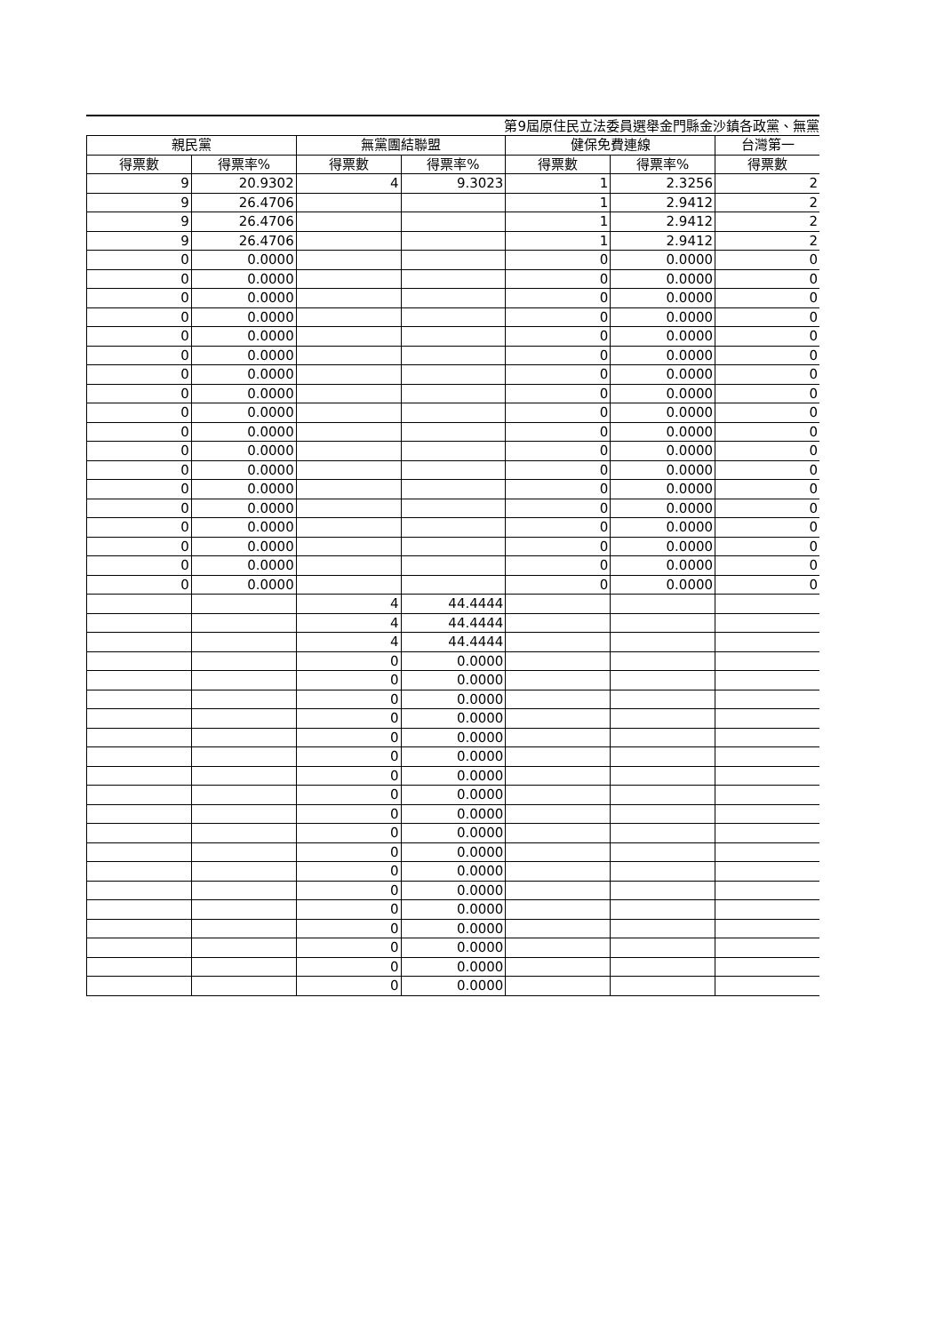第9屆原住民立法委員選舉金門縣金沙鎮各政黨、無黨
| 親民黨 | | 無黨團結聯盟 | | 健保免費連線 | | 台灣第一 |
| --- | --- | --- | --- | --- | --- | --- |
| 得票數 | 得票率% | 得票數 | 得票率% | 得票數 | 得票率% | 得票數 |
| 9 | 20.9302 | 4 | 9.3023 | 1 | 2.3256 | 2 |
| 9 | 26.4706 | | | 1 | 2.9412 | 2 |
| 9 | 26.4706 | | | 1 | 2.9412 | 2 |
| 9 | 26.4706 | | | 1 | 2.9412 | 2 |
| 0 | 0.0000 | | | 0 | 0.0000 | 0 |
| 0 | 0.0000 | | | 0 | 0.0000 | 0 |
| 0 | 0.0000 | | | 0 | 0.0000 | 0 |
| 0 | 0.0000 | | | 0 | 0.0000 | 0 |
| 0 | 0.0000 | | | 0 | 0.0000 | 0 |
| 0 | 0.0000 | | | 0 | 0.0000 | 0 |
| 0 | 0.0000 | | | 0 | 0.0000 | 0 |
| 0 | 0.0000 | | | 0 | 0.0000 | 0 |
| 0 | 0.0000 | | | 0 | 0.0000 | 0 |
| 0 | 0.0000 | | | 0 | 0.0000 | 0 |
| 0 | 0.0000 | | | 0 | 0.0000 | 0 |
| 0 | 0.0000 | | | 0 | 0.0000 | 0 |
| 0 | 0.0000 | | | 0 | 0.0000 | 0 |
| 0 | 0.0000 | | | 0 | 0.0000 | 0 |
| 0 | 0.0000 | | | 0 | 0.0000 | 0 |
| 0 | 0.0000 | | | 0 | 0.0000 | 0 |
| 0 | 0.0000 | | | 0 | 0.0000 | 0 |
| 0 | 0.0000 | | | 0 | 0.0000 | 0 |
| | | 4 | 44.4444 | | | |
| | | 4 | 44.4444 | | | |
| | | 4 | 44.4444 | | | |
| | | 0 | 0.0000 | | | |
| | | 0 | 0.0000 | | | |
| | | 0 | 0.0000 | | | |
| | | 0 | 0.0000 | | | |
| | | 0 | 0.0000 | | | |
| | | 0 | 0.0000 | | | |
| | | 0 | 0.0000 | | | |
| | | 0 | 0.0000 | | | |
| | | 0 | 0.0000 | | | |
| | | 0 | 0.0000 | | | |
| | | 0 | 0.0000 | | | |
| | | 0 | 0.0000 | | | |
| | | 0 | 0.0000 | | | |
| | | 0 | 0.0000 | | | |
| | | 0 | 0.0000 | | | |
| | | 0 | 0.0000 | | | |
| | | 0 | 0.0000 | | | |
| | | 0 | 0.0000 | | | |